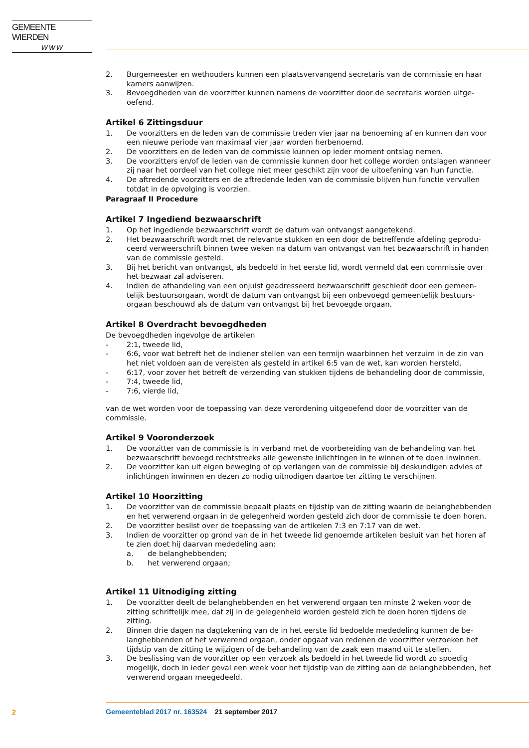GEMEENTE WIERDEN
w w w
2. Burgemeester en wethouders kunnen een plaatsvervangend secretaris van de commissie en haar kamers aanwijzen.
3. Bevoegdheden van de voorzitter kunnen namens de voorzitter door de secretaris worden uitge-oefend.
Artikel 6 Zittingsduur
1. De voorzitters en de leden van de commissie treden vier jaar na benoeming af en kunnen dan voor een nieuwe periode van maximaal vier jaar worden herbenoemd.
2. De voorzitters en de leden van de commissie kunnen op ieder moment ontslag nemen.
3. De voorzitters en/of de leden van de commissie kunnen door het college worden ontslagen wanneer zij naar het oordeel van het college niet meer geschikt zijn voor de uitoefening van hun functie.
4. De aftredende voorzitters en de aftredende leden van de commissie blijven hun functie vervullen totdat in de opvolging is voorzien.
Paragraaf II Procedure
Artikel 7 Ingediend bezwaarschrift
1. Op het ingediende bezwaarschrift wordt de datum van ontvangst aangetekend.
2. Het bezwaarschrift wordt met de relevante stukken en een door de betreffende afdeling geprodu-ceerd verweerschrift binnen twee weken na datum van ontvangst van het bezwaarschrift in handen van de commissie gesteld.
3. Bij het bericht van ontvangst, als bedoeld in het eerste lid, wordt vermeld dat een commissie over het bezwaar zal adviseren.
4. Indien de afhandeling van een onjuist geadresseerd bezwaarschrift geschiedt door een gemeen-telijk bestuursorgaan, wordt de datum van ontvangst bij een onbevoegd gemeentelijk bestuurs-orgaan beschouwd als de datum van ontvangst bij het bevoegde orgaan.
Artikel 8 Overdracht bevoegdheden
De bevoegdheden ingevolge de artikelen
- 2:1, tweede lid,
- 6:6, voor wat betreft het de indiener stellen van een termijn waarbinnen het verzuim in de zin van het niet voldoen aan de vereisten als gesteld in artikel 6:5 van de wet, kan worden hersteld,
- 6:17, voor zover het betreft de verzending van stukken tijdens de behandeling door de commissie,
- 7:4, tweede lid,
- 7:6, vierde lid,
van de wet worden voor de toepassing van deze verordening uitgeoefend door de voorzitter van de commissie.
Artikel 9 Vooronderzoek
1. De voorzitter van de commissie is in verband met de voorbereiding van de behandeling van het bezwaarschrift bevoegd rechtstreeks alle gewenste inlichtingen in te winnen of te doen inwinnen.
2. De voorzitter kan uit eigen beweging of op verlangen van de commissie bij deskundigen advies of inlichtingen inwinnen en dezen zo nodig uitnodigen daartoe ter zitting te verschijnen.
Artikel 10 Hoorzitting
1. De voorzitter van de commissie bepaalt plaats en tijdstip van de zitting waarin de belanghebbenden en het verwerend orgaan in de gelegenheid worden gesteld zich door de commissie te doen horen.
2. De voorzitter beslist over de toepassing van de artikelen 7:3 en 7:17 van de wet.
3. Indien de voorzitter op grond van de in het tweede lid genoemde artikelen besluit van het horen af te zien doet hij daarvan mededeling aan:
a. de belanghebbenden;
b. het verwerend orgaan;
Artikel 11 Uitnodiging zitting
1. De voorzitter deelt de belanghebbenden en het verwerend orgaan ten minste 2 weken voor de zitting schriftelijk mee, dat zij in de gelegenheid worden gesteld zich te doen horen tijdens de zitting.
2. Binnen drie dagen na dagtekening van de in het eerste lid bedoelde mededeling kunnen de be-langhebbenden of het verwerend orgaan, onder opgaaf van redenen de voorzitter verzoeken het tijdstip van de zitting te wijzigen of de behandeling van de zaak een maand uit te stellen.
3. De beslissing van de voorzitter op een verzoek als bedoeld in het tweede lid wordt zo spoedig mogelijk, doch in ieder geval een week voor het tijdstip van de zitting aan de belanghebbenden, het verwerend orgaan meegedeeld.
2
Gemeenteblad 2017 nr. 163524 21 september 2017